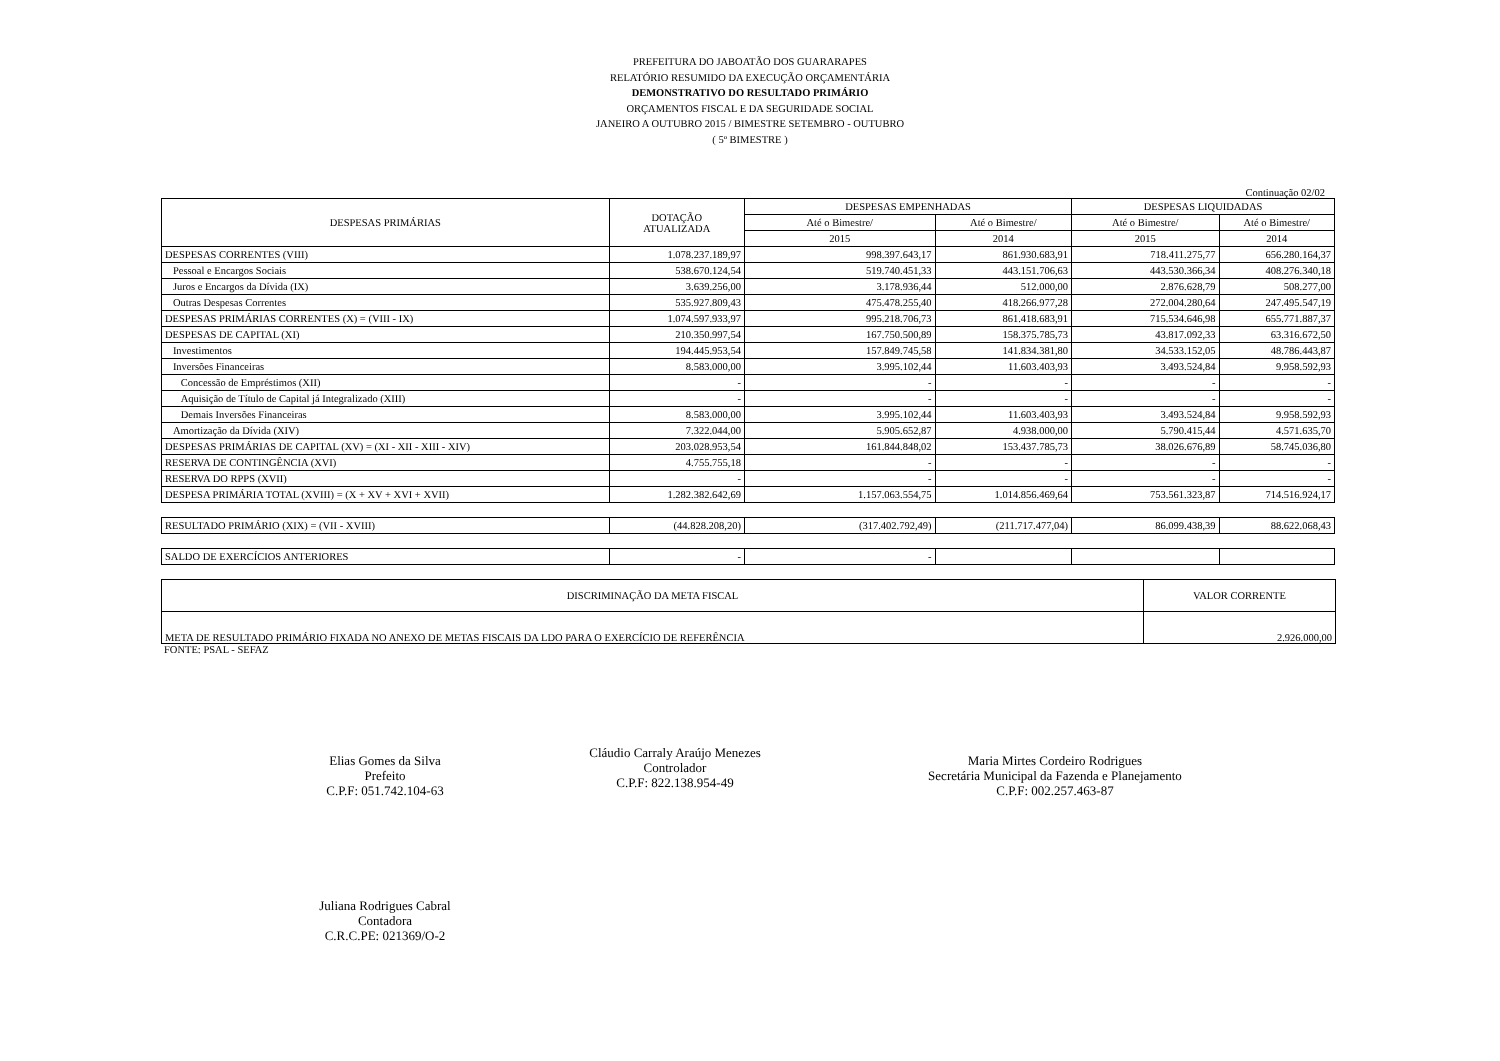PREFEITURA DO JABOATÃO DOS GUARARAPES
RELATÓRIO RESUMIDO DA EXECUÇÃO ORÇAMENTÁRIA
DEMONSTRATIVO DO RESULTADO PRIMÁRIO
ORÇAMENTOS FISCAL E DA SEGURIDADE SOCIAL
JANEIRO A OUTUBRO 2015 / BIMESTRE SETEMBRO - OUTUBRO
( 5º BIMESTRE )
Continuação 02/02
| DESPESAS PRIMÁRIAS | DOTAÇÃO ATUALIZADA | DESPESAS EMPENHADAS | | DESPESAS LIQUIDADAS | |
| --- | --- | --- | --- | --- | --- |
| | | Até o Bimestre/ | Até o Bimestre/ | Até o Bimestre/ | Até o Bimestre/ |
| | | 2015 | 2014 | 2015 | 2014 |
| DESPESAS CORRENTES (VIII) | 1.078.237.189,97 | 998.397.643,17 | 861.930.683,91 | 718.411.275,77 | 656.280.164,37 |
| Pessoal e Encargos Sociais | 538.670.124,54 | 519.740.451,33 | 443.151.706,63 | 443.530.366,34 | 408.276.340,18 |
| Juros e Encargos da Dívida (IX) | 3.639.256,00 | 3.178.936,44 | 512.000,00 | 2.876.628,79 | 508.277,00 |
| Outras Despesas Correntes | 535.927.809,43 | 475.478.255,40 | 418.266.977,28 | 272.004.280,64 | 247.495.547,19 |
| DESPESAS PRIMÁRIAS CORRENTES (X) = (VIII - IX) | 1.074.597.933,97 | 995.218.706,73 | 861.418.683,91 | 715.534.646,98 | 655.771.887,37 |
| DESPESAS DE CAPITAL (XI) | 210.350.997,54 | 167.750.500,89 | 158.375.785,73 | 43.817.092,33 | 63.316.672,50 |
| Investimentos | 194.445.953,54 | 157.849.745,58 | 141.834.381,80 | 34.533.152,05 | 48.786.443,87 |
| Inversões Financeiras | 8.583.000,00 | 3.995.102,44 | 11.603.403,93 | 3.493.524,84 | 9.958.592,93 |
| Concessão de Empréstimos (XII) | - | - | - | - | - |
| Aquisição de Título de Capital já Integralizado (XIII) | - | - | - | - | - |
| Demais Inversões Financeiras | 8.583.000,00 | 3.995.102,44 | 11.603.403,93 | 3.493.524,84 | 9.958.592,93 |
| Amortização da Dívida (XIV) | 7.322.044,00 | 5.905.652,87 | 4.938.000,00 | 5.790.415,44 | 4.571.635,70 |
| DESPESAS PRIMÁRIAS DE CAPITAL (XV) = (XI - XII - XIII - XIV) | 203.028.953,54 | 161.844.848,02 | 153.437.785,73 | 38.026.676,89 | 58.745.036,80 |
| RESERVA DE CONTINGÊNCIA (XVI) | 4.755.755,18 | - | - | - | - |
| RESERVA DO RPPS (XVII) | - | - | - | - | - |
| DESPESA PRIMÁRIA TOTAL (XVIII) = (X + XV + XVI + XVII) | 1.282.382.642,69 | 1.157.063.554,75 | 1.014.856.469,64 | 753.561.323,87 | 714.516.924,17 |
| RESULTADO PRIMÁRIO (XIX) = (VII - XVIII) | (44.828.208,20) | (317.402.792,49) | (211.717.477,04) | 86.099.438,39 | 88.622.068,43 |
| SALDO DE EXERCÍCIOS ANTERIORES | - | - | | | |
| DISCRIMINAÇÃO DA META FISCAL | VALOR CORRENTE |
| --- | --- |
| META DE RESULTADO PRIMÁRIO FIXADA NO ANEXO DE METAS FISCAIS DA LDO PARA O EXERCÍCIO DE REFERÊNCIA | 2.926.000,00 |
FONTE: PSAL - SEFAZ
Elias Gomes da Silva
Prefeito
C.P.F: 051.742.104-63
Cláudio Carraly Araújo Menezes
Controlador
C.P.F: 822.138.954-49
Maria Mirtes Cordeiro Rodrigues
Secretária Municipal da Fazenda e Planejamento
C.P.F: 002.257.463-87
Juliana Rodrigues Cabral
Contadora
C.R.C.PE: 021369/O-2